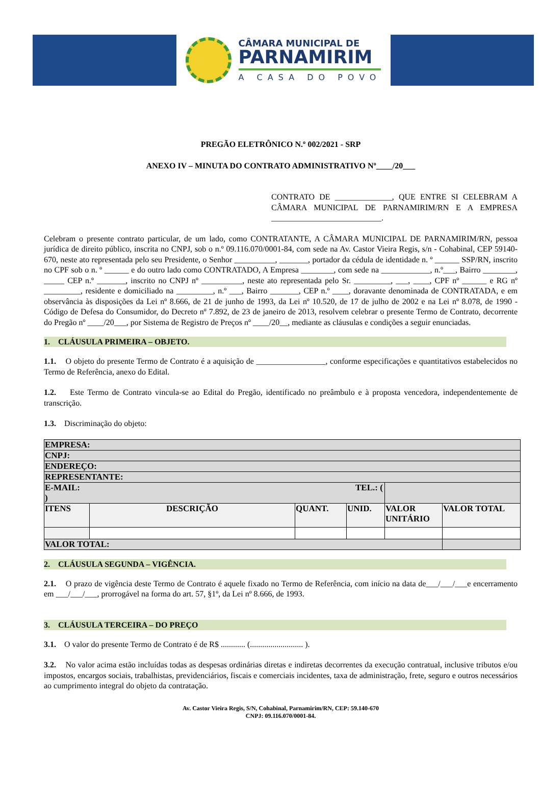CÂMARA MUNICIPAL DE
PARNAMIRIM
A CASA DO POVO
PREGÃO ELETRÔNICO N.º 002/2021 - SRP
ANEXO IV – MINUTA DO CONTRATO ADMINISTRATIVO Nº____/20___
CONTRATO DE ______________, QUE ENTRE SI CELEBRAM A CÂMARA MUNICIPAL DE PARNAMIRIM/RN E A EMPRESA ___________________________.
Celebram o presente contrato particular, de um lado, como CONTRATANTE, A CÂMARA MUNICIPAL DE PARNAMIRIM/RN, pessoa jurídica de direito público, inscrita no CNPJ, sob o n.º 09.116.070/0001-84, com sede na Av. Castor Vieira Regis, s/n - Cohabinal, CEP 59140-670, neste ato representada pelo seu Presidente, o Senhor __________, _______, portador da cédula de identidade n. º ______ SSP/RN, inscrito no CPF sob o n. º ______ e do outro lado como CONTRATADO, A Empresa ________, com sede na ____________, n.º___, Bairro ________, _____ CEP n.º _______, inscrito no CNPJ nº __________, neste ato representada pelo Sr. _________, ___, ____, CPF nº ______ e RG nº _________, residente e domiciliado na _________, n.º ___, Bairro _______, CEP n.º ____, doravante denominada de CONTRATADA, e em observância às disposições da Lei nº 8.666, de 21 de junho de 1993, da Lei nº 10.520, de 17 de julho de 2002 e na Lei nº 8.078, de 1990 - Código de Defesa do Consumidor, do Decreto nº 7.892, de 23 de janeiro de 2013, resolvem celebrar o presente Termo de Contrato, decorrente do Pregão nº ____/20___, por Sistema de Registro de Preços nº ____/20__, mediante as cláusulas e condições a seguir enunciadas.
1. CLÁUSULA PRIMEIRA – OBJETO.
1.1. O objeto do presente Termo de Contrato é a aquisição de _________________, conforme especificações e quantitativos estabelecidos no Termo de Referência, anexo do Edital.
1.2. Este Termo de Contrato vincula-se ao Edital do Pregão, identificado no preâmbulo e à proposta vencedora, independentemente de transcrição.
1.3. Discriminação do objeto:
| EMPRESA: | | | | | |
| CNPJ: | | | | | |
| ENDEREÇO: | | | | | |
| REPRESENTANTE: | | | | | |
| E-MAIL: TEL.: ( ) | | | | | |
| ITENS | DESCRIÇÃO | QUANT. | UNID. | VALOR UNITÁRIO | VALOR TOTAL |
| VALOR TOTAL: | | | | | |
2. CLÁUSULA SEGUNDA – VIGÊNCIA.
2.1. O prazo de vigência deste Termo de Contrato é aquele fixado no Termo de Referência, com início na data de___/___/___e encerramento em ___/___/___, prorrogável na forma do art. 57, §1º, da Lei nº 8.666, de 1993.
3. CLÁUSULA TERCEIRA – DO PREÇO
3.1. O valor do presente Termo de Contrato é de R$ ............ (.......................... ).
3.2. No valor acima estão incluídas todas as despesas ordinárias diretas e indiretas decorrentes da execução contratual, inclusive tributos e/ou impostos, encargos sociais, trabalhistas, previdenciários, fiscais e comerciais incidentes, taxa de administração, frete, seguro e outros necessários ao cumprimento integral do objeto da contratação.
Av. Castor Vieira Regis, S/N, Cohabinal, Parnamirim/RN, CEP: 59.140-670
CNPJ: 09.116.070/0001-84.